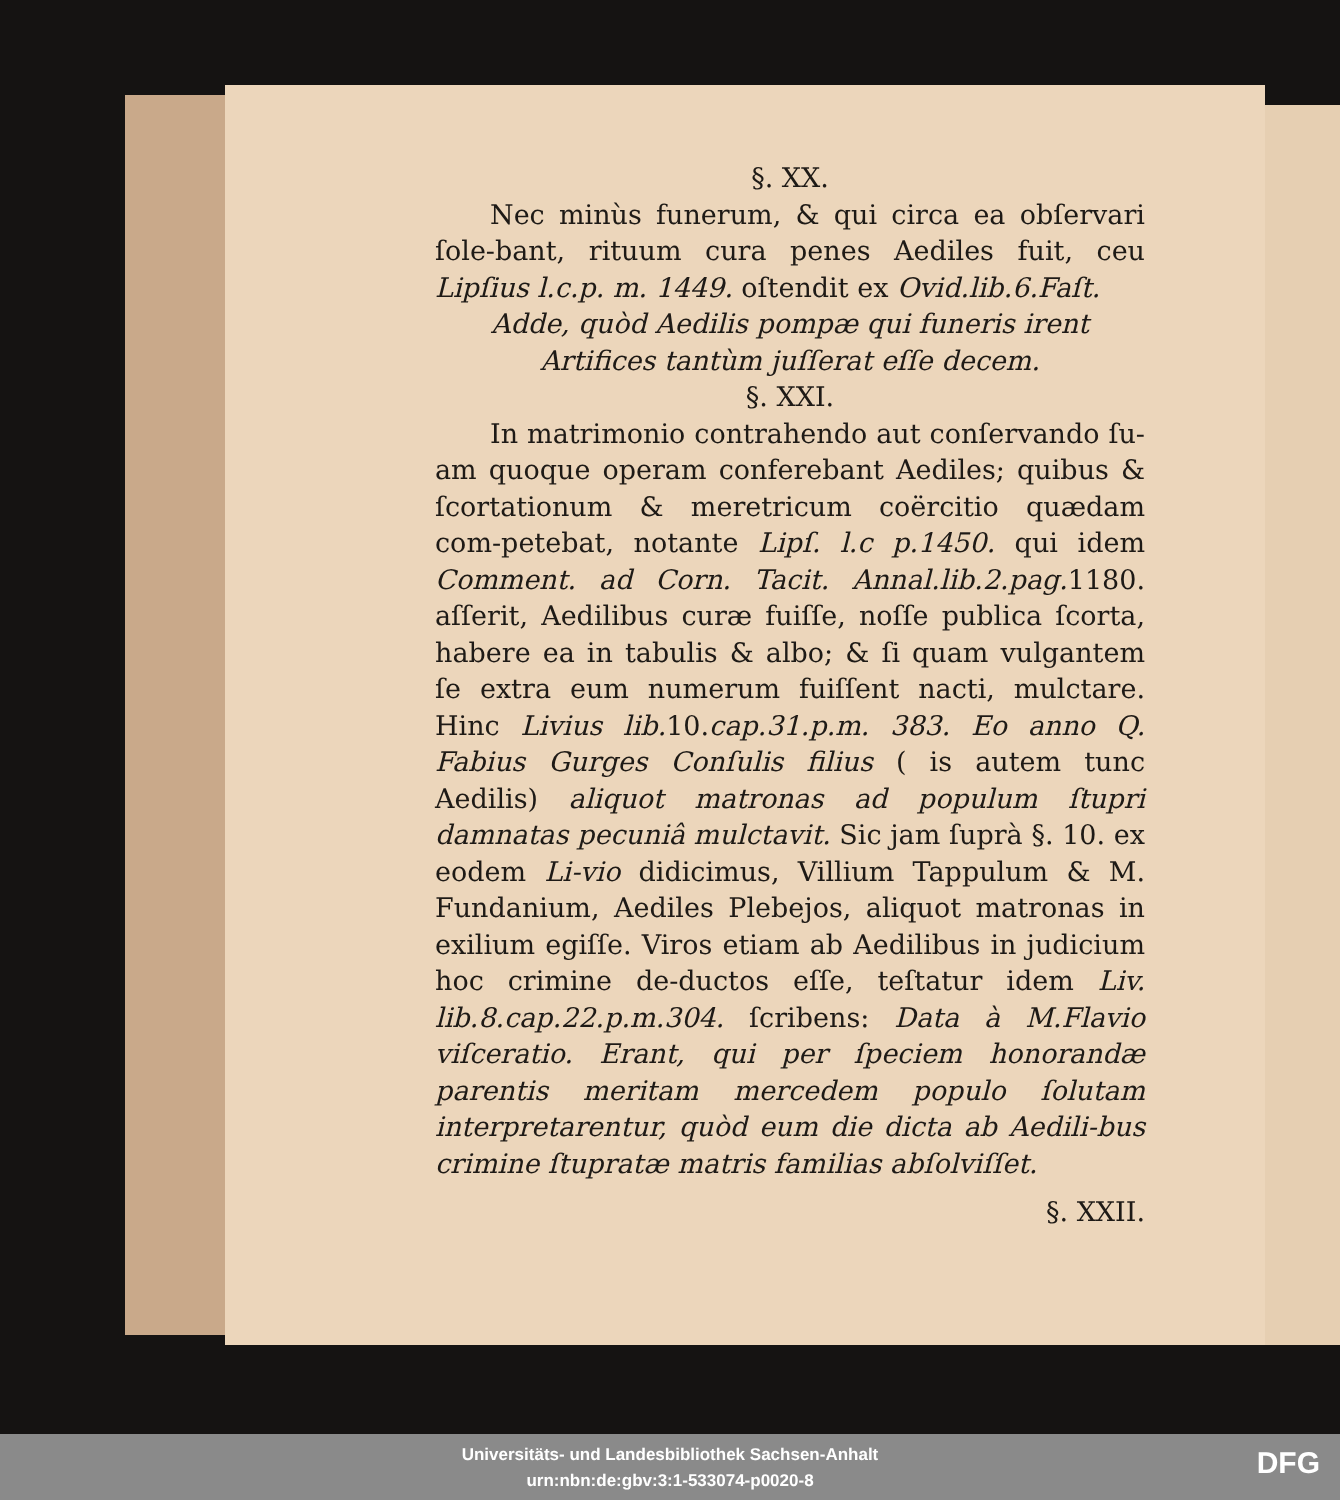§. XX.
Nec minùs funerum, & qui circa ea obſervari ſole-bant, rituum cura penes Aediles fuit, ceu Lipſius l.c.p. m. 1449. oſtendit ex Ovid.lib.6.Faſt.
Adde, quòd Aedilis pompæ qui funeris irent
Artifices tantùm juſſerat eſſe decem.
§. XXI.
In matrimonio contrahendo aut conſervando ſu-am quoque operam conferebant Aediles; quibus & ſcortationum & meretricum coërcitio quædam com-petebat, notante Lipſ. l.c p.1450. qui idem Comment. ad Corn. Tacit. Annal.lib.2.pag. 1180. aſſerit, Aedilibus curæ fuiſſe, noſſe publica ſcorta, habere ea in tabulis & albo; & ſi quam vulgantem ſe extra eum numerum fuiſſent nacti, mulctare. Hinc Livius lib. 10.cap.31.p.m. 383. Eo anno Q. Fabius Gurges Conſulis filius ( is autem tunc Aedilis) aliquot matronas ad populum ſtupri damnatas pecuniâ mulctavit. Sic jam ſuprà §. 10. ex eodem Li-vio didicimus, Villium Tappulum & M. Fundanium, Aediles Plebejos, aliquot matronas in exilium egiſſe. Viros etiam ab Aedilibus in judicium hoc crimine de-ductos eſſe, teſtatur idem Liv. lib.8.cap.22.p.m.304. ſcribens: Data à M.Flavio viſceratio. Erant, qui per ſpeciem honorandæ parentis meritam mercedem populo ſolutam interpretarentur, quòd eum die dicta ab Aedili-bus crimine ſtupratæ matris familias abſolviſſet.
§. XXII.
Universitäts- und Landesbibliothek Sachsen-Anhalt
urn:nbn:de:gbv:3:1-533074-p0020-8
DFG